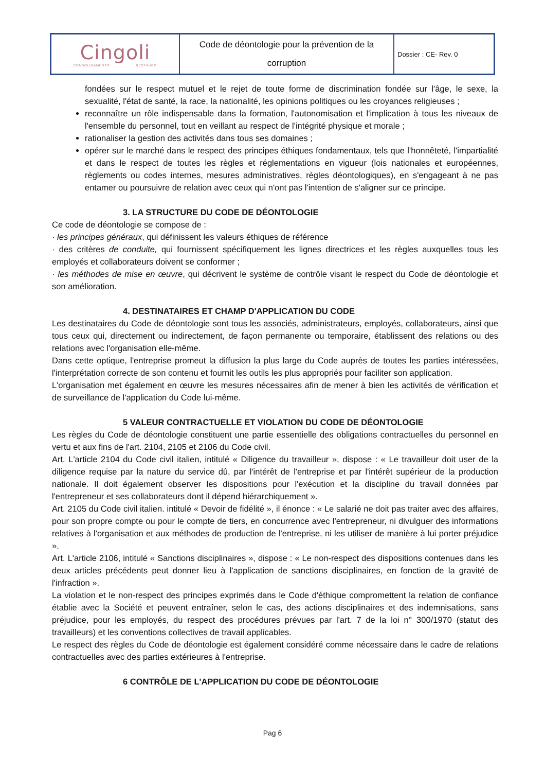| Cingoli CONSOLIDAMENTO RESTAURO | Code de déontologie pour la prévention de la corruption | Dossier : CE- Rev. 0 |
fondées sur le respect mutuel et le rejet de toute forme de discrimination fondée sur l'âge, le sexe, la sexualité, l'état de santé, la race, la nationalité, les opinions politiques ou les croyances religieuses ;
reconnaître un rôle indispensable dans la formation, l'autonomisation et l'implication à tous les niveaux de l'ensemble du personnel, tout en veillant au respect de l'intégrité physique et morale ;
rationaliser la gestion des activités dans tous ses domaines ;
opérer sur le marché dans le respect des principes éthiques fondamentaux, tels que l'honnêteté, l'impartialité et dans le respect de toutes les règles et réglementations en vigueur (lois nationales et européennes, règlements ou codes internes, mesures administratives, règles déontologiques), en s'engageant à ne pas entamer ou poursuivre de relation avec ceux qui n'ont pas l'intention de s'aligner sur ce principe.
3. LA STRUCTURE DU CODE DE DÉONTOLOGIE
Ce code de déontologie se compose de :
· les principes généraux, qui définissent les valeurs éthiques de référence
· des critères de conduite, qui fournissent spécifiquement les lignes directrices et les règles auxquelles tous les employés et collaborateurs doivent se conformer ;
· les méthodes de mise en œuvre, qui décrivent le système de contrôle visant le respect du Code de déontologie et son amélioration.
4. DESTINATAIRES ET CHAMP D'APPLICATION DU CODE
Les destinataires du Code de déontologie sont tous les associés, administrateurs, employés, collaborateurs, ainsi que tous ceux qui, directement ou indirectement, de façon permanente ou temporaire, établissent des relations ou des relations avec l'organisation elle-même.
Dans cette optique, l'entreprise promeut la diffusion la plus large du Code auprès de toutes les parties intéressées, l'interprétation correcte de son contenu et fournit les outils les plus appropriés pour faciliter son application.
L'organisation met également en œuvre les mesures nécessaires afin de mener à bien les activités de vérification et de surveillance de l'application du Code lui-même.
5 VALEUR CONTRACTUELLE ET VIOLATION DU CODE DE DÉONTOLOGIE
Les règles du Code de déontologie constituent une partie essentielle des obligations contractuelles du personnel en vertu et aux fins de l'art. 2104, 2105 et 2106 du Code civil.
Art. L'article 2104 du Code civil italien, intitulé « Diligence du travailleur », dispose : « Le travailleur doit user de la diligence requise par la nature du service dû, par l'intérêt de l'entreprise et par l'intérêt supérieur de la production nationale. Il doit également observer les dispositions pour l'exécution et la discipline du travail données par l'entrepreneur et ses collaborateurs dont il dépend hiérarchiquement ».
Art. 2105 du Code civil italien. intitulé « Devoir de fidélité », il énonce : « Le salarié ne doit pas traiter avec des affaires, pour son propre compte ou pour le compte de tiers, en concurrence avec l'entrepreneur, ni divulguer des informations relatives à l'organisation et aux méthodes de production de l'entreprise, ni les utiliser de manière à lui porter préjudice ».
Art. L'article 2106, intitulé « Sanctions disciplinaires », dispose : « Le non-respect des dispositions contenues dans les deux articles précédents peut donner lieu à l'application de sanctions disciplinaires, en fonction de la gravité de l'infraction ».
La violation et le non-respect des principes exprimés dans le Code d'éthique compromettent la relation de confiance établie avec la Société et peuvent entraîner, selon le cas, des actions disciplinaires et des indemnisations, sans préjudice, pour les employés, du respect des procédures prévues par l'art. 7 de la loi n° 300/1970 (statut des travailleurs) et les conventions collectives de travail applicables.
Le respect des règles du Code de déontologie est également considéré comme nécessaire dans le cadre de relations contractuelles avec des parties extérieures à l'entreprise.
6 CONTRÔLE DE L'APPLICATION DU CODE DE DÉONTOLOGIE
Pag 6